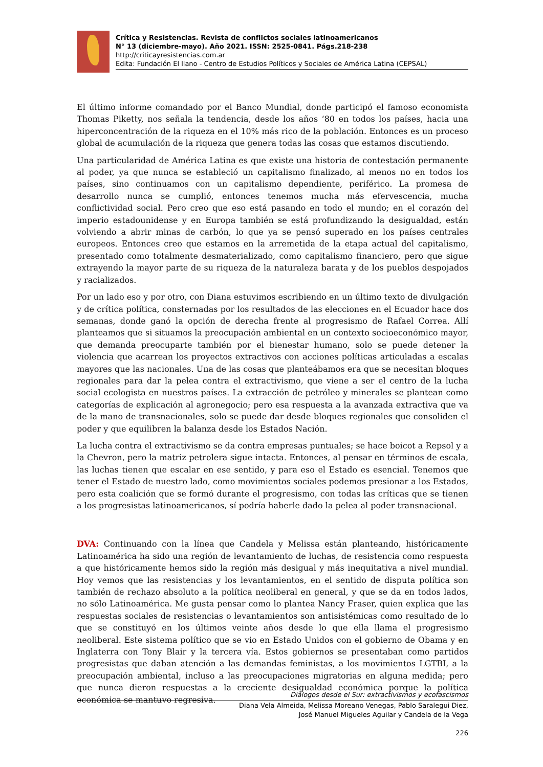Crítica y Resistencias. Revista de conflictos sociales latinoamericanos
N° 13 (diciembre-mayo). Año 2021. ISSN: 2525-0841. Págs.218-238
http://criticayresistencias.com.ar
Edita: Fundación El llano - Centro de Estudios Políticos y Sociales de América Latina (CEPSAL)
El último informe comandado por el Banco Mundial, donde participó el famoso economista Thomas Piketty, nos señala la tendencia, desde los años ‘80 en todos los países, hacia una hiperconcentración de la riqueza en el 10% más rico de la población. Entonces es un proceso global de acumulación de la riqueza que genera todas las cosas que estamos discutiendo.
Una particularidad de América Latina es que existe una historia de contestación permanente al poder, ya que nunca se estableció un capitalismo finalizado, al menos no en todos los países, sino continuamos con un capitalismo dependiente, periférico. La promesa de desarrollo nunca se cumplió, entonces tenemos mucha más efervescencia, mucha conflictividad social. Pero creo que eso está pasando en todo el mundo; en el corazón del imperio estadounidense y en Europa también se está profundizando la desigualdad, están volviendo a abrir minas de carbón, lo que ya se pensó superado en los países centrales europeos. Entonces creo que estamos en la arremetida de la etapa actual del capitalismo, presentado como totalmente desmaterializado, como capitalismo financiero, pero que sigue extrayendo la mayor parte de su riqueza de la naturaleza barata y de los pueblos despojados y racializados.
Por un lado eso y por otro, con Diana estuvimos escribiendo en un último texto de divulgación y de crítica política, consternadas por los resultados de las elecciones en el Ecuador hace dos semanas, donde ganó la opción de derecha frente al progresismo de Rafael Correa. Allí planteamos que si situamos la preocupación ambiental en un contexto socioeconómico mayor, que demanda preocuparte también por el bienestar humano, solo se puede detener la violencia que acarrean los proyectos extractivos con acciones políticas articuladas a escalas mayores que las nacionales. Una de las cosas que planteábamos era que se necesitan bloques regionales para dar la pelea contra el extractivismo, que viene a ser el centro de la lucha social ecologista en nuestros países. La extracción de petróleo y minerales se plantean como categorías de explicación al agronegocio; pero esa respuesta a la avanzada extractiva que va de la mano de transnacionales, solo se puede dar desde bloques regionales que consoliden el poder y que equilibren la balanza desde los Estados Nación.
La lucha contra el extractivismo se da contra empresas puntuales; se hace boicot a Repsol y a la Chevron, pero la matriz petrolera sigue intacta. Entonces, al pensar en términos de escala, las luchas tienen que escalar en ese sentido, y para eso el Estado es esencial. Tenemos que tener el Estado de nuestro lado, como movimientos sociales podemos presionar a los Estados, pero esta coalición que se formó durante el progresismo, con todas las críticas que se tienen a los progresistas latinoamericanos, sí podría haberle dado la pelea al poder transnacional.
DVA: Continuando con la línea que Candela y Melissa están planteando, históricamente Latinoamérica ha sido una región de levantamiento de luchas, de resistencia como respuesta a que históricamente hemos sido la región más desigual y más inequitativa a nivel mundial. Hoy vemos que las resistencias y los levantamientos, en el sentido de disputa política son también de rechazo absoluto a la política neoliberal en general, y que se da en todos lados, no sólo Latinoamérica. Me gusta pensar como lo plantea Nancy Fraser, quien explica que las respuestas sociales de resistencias o levantamientos son antisistémicas como resultado de lo que se constituyó en los últimos veinte años desde lo que ella llama el progresismo neoliberal. Este sistema político que se vio en Estado Unidos con el gobierno de Obama y en Inglaterra con Tony Blair y la tercera vía. Estos gobiernos se presentaban como partidos progresistas que daban atención a las demandas feministas, a los movimientos LGTBI, a la preocupación ambiental, incluso a las preocupaciones migratorias en alguna medida; pero que nunca dieron respuestas a la creciente desigualdad económica porque la política económica se mantuvo regresiva.
Diálogos desde el Sur: extractivismos y ecofascismos
Diana Vela Almeida, Melissa Moreano Venegas, Pablo Saralegui Diez,
José Manuel Migueles Aguilar y Candela de la Vega
226